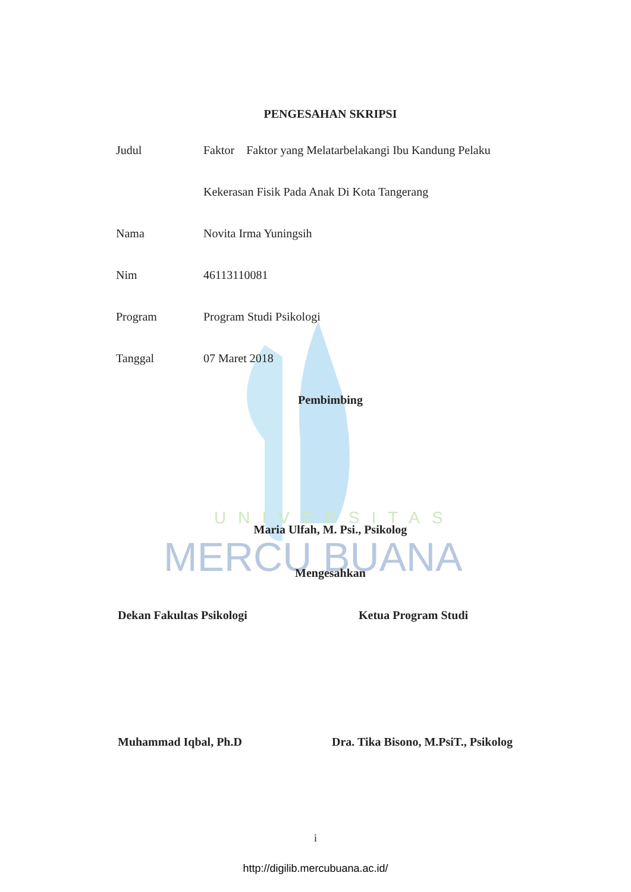MERCU BUANA
UNIVERSITAS
PENGESAHAN SKRIPSI
| Judul | Faktor Faktor yang Melatarbelakangi Ibu Kandung Pelaku |
| | Kekerasan Fisik Pada Anak Di Kota Tangerang |
| Nama | Novita Irma Yuningsih |
| Nim | 46113110081 |
| Program | Program Studi Psikologi |
| Tanggal | 07 Maret 2018 |
Pembimbing
Maria Ulfah, M. Psi., Psikolog
Mengesahkan
Dekan Fakultas Psikologi Ketua Program Studi
Muhammad Iqbal, Ph.D Dra. Tika Bisono, M.PsiT., Psikolog
i
http://digilib.mercubuana.ac.id/